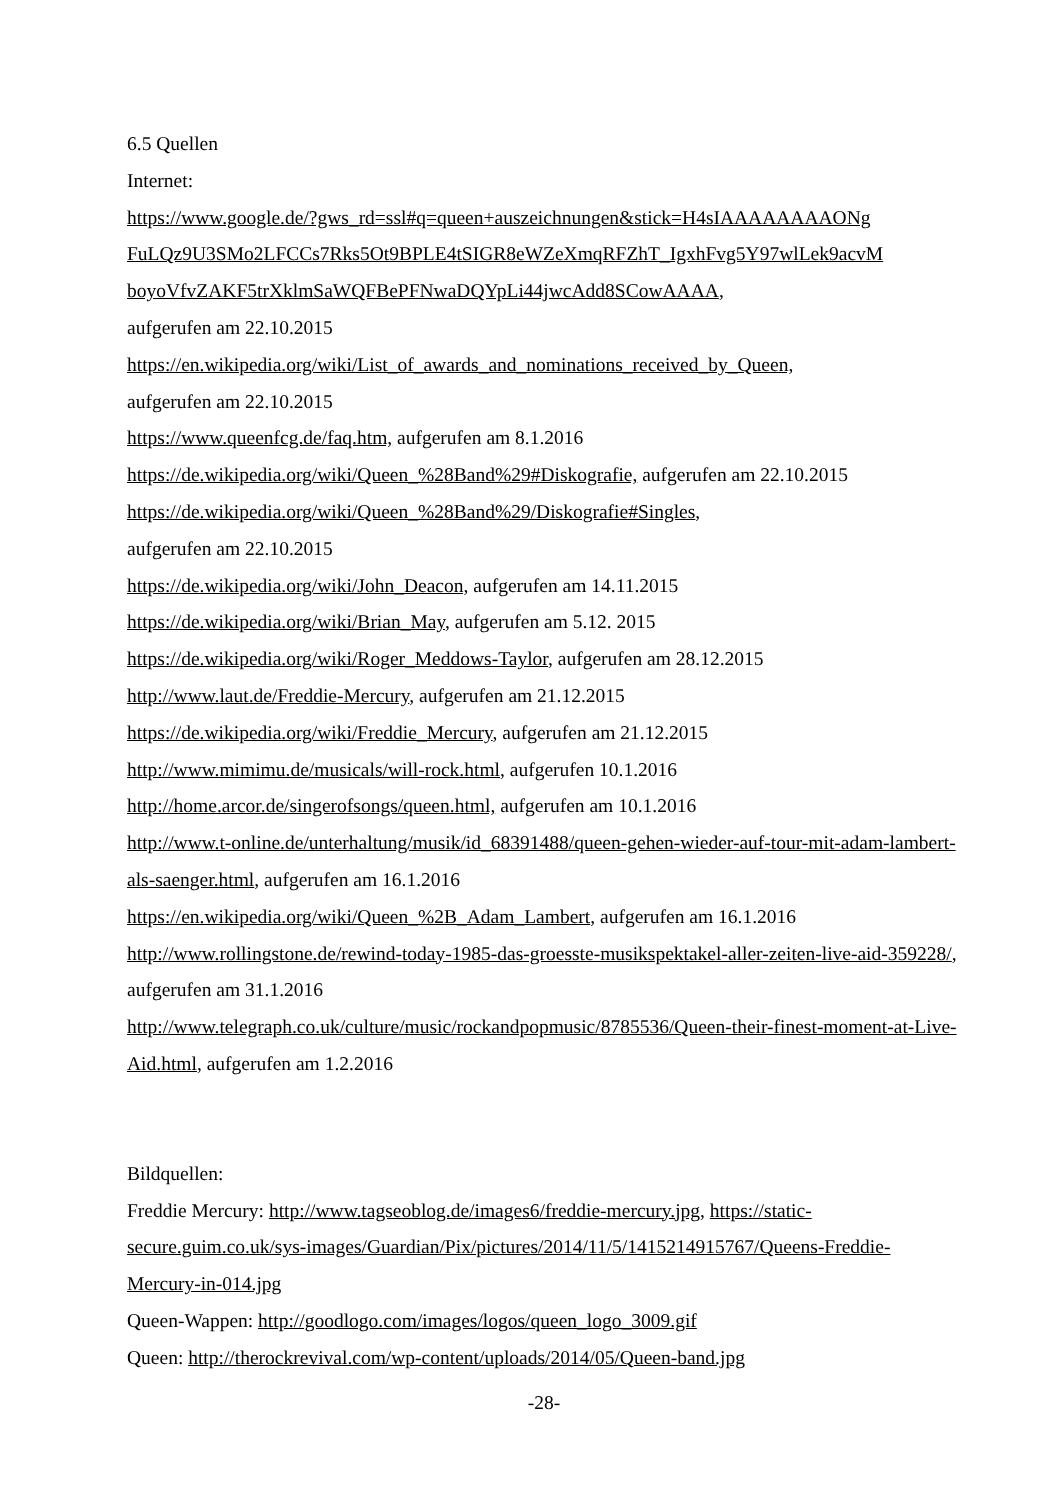6.5 Quellen
Internet:
https://www.google.de/?gws_rd=ssl#q=queen+auszeichnungen&stick=H4sIAAAAAAAAONg FuLQz9U3SMo2LFCCs7Rks5Ot9BPLE4tSIGR8eWZeXmqRFZhT_IgxhFvg5Y97wlLek9acvM boyoVfvZAKF5trXklmSaWQFBePFNwaDQYpLi44jwcAdd8SCowAAAA,
aufgerufen am 22.10.2015
https://en.wikipedia.org/wiki/List_of_awards_and_nominations_received_by_Queen,
aufgerufen am 22.10.2015
https://www.queenfcg.de/faq.htm, aufgerufen am 8.1.2016
https://de.wikipedia.org/wiki/Queen_%28Band%29#Diskografie, aufgerufen am 22.10.2015
https://de.wikipedia.org/wiki/Queen_%28Band%29/Diskografie#Singles,
aufgerufen am 22.10.2015
https://de.wikipedia.org/wiki/John_Deacon, aufgerufen am 14.11.2015
https://de.wikipedia.org/wiki/Brian_May, aufgerufen am 5.12. 2015
https://de.wikipedia.org/wiki/Roger_Meddows-Taylor, aufgerufen am 28.12.2015
http://www.laut.de/Freddie-Mercury, aufgerufen am 21.12.2015
https://de.wikipedia.org/wiki/Freddie_Mercury, aufgerufen am 21.12.2015
http://www.mimimu.de/musicals/will-rock.html, aufgerufen 10.1.2016
http://home.arcor.de/singerofsongs/queen.html, aufgerufen am 10.1.2016
http://www.t-online.de/unterhaltung/musik/id_68391488/queen-gehen-wieder-auf-tour-mit-adam-lambert-als-saenger.html, aufgerufen am 16.1.2016
https://en.wikipedia.org/wiki/Queen_%2B_Adam_Lambert, aufgerufen am 16.1.2016
http://www.rollingstone.de/rewind-today-1985-das-groesste-musikspektakel-aller-zeiten-live-aid-359228/, aufgerufen am 31.1.2016
http://www.telegraph.co.uk/culture/music/rockandpopmusic/8785536/Queen-their-finest-moment-at-Live-Aid.html, aufgerufen am 1.2.2016
Bildquellen:
Freddie Mercury: http://www.tagseoblog.de/images6/freddie-mercury.jpg, https://static-secure.guim.co.uk/sys-images/Guardian/Pix/pictures/2014/11/5/1415214915767/Queens-Freddie-Mercury-in-014.jpg
Queen-Wappen: http://goodlogo.com/images/logos/queen_logo_3009.gif
Queen: http://therockrevival.com/wp-content/uploads/2014/05/Queen-band.jpg
-28-